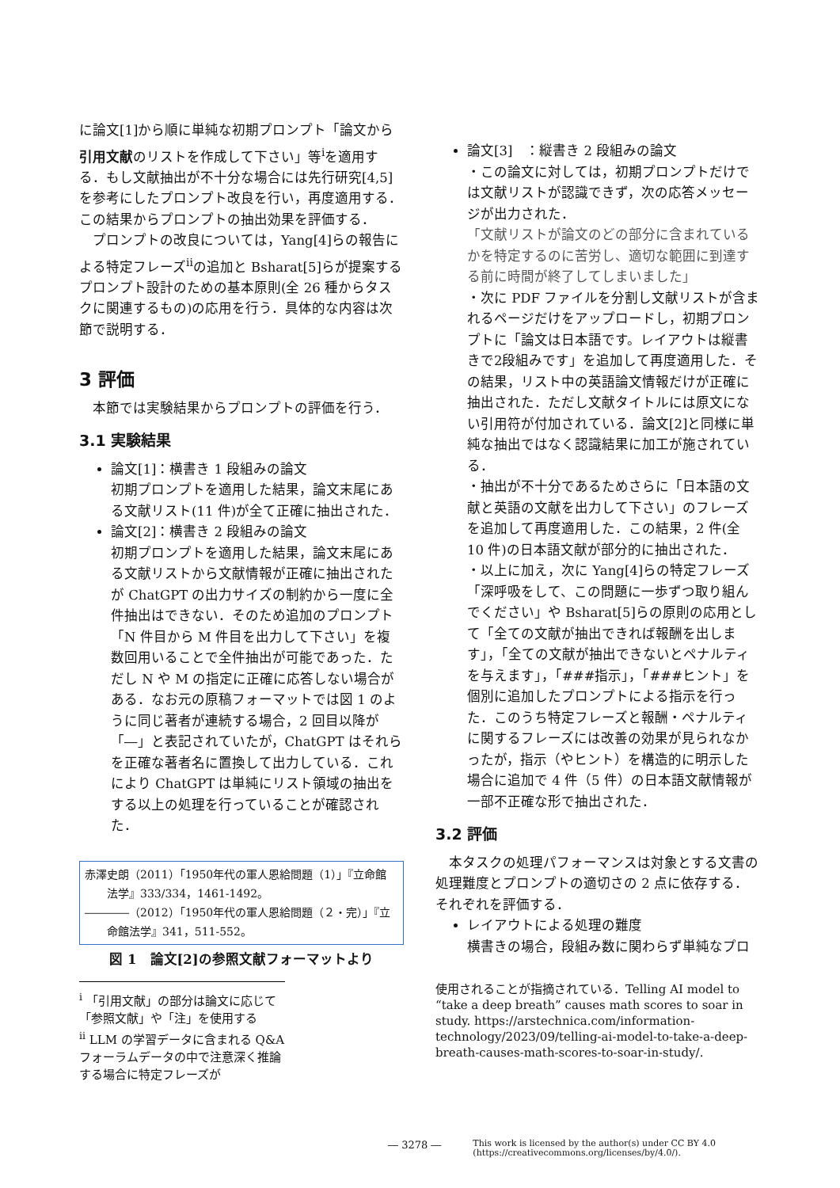に論文[1]から順に単純な初期プロンプト「論文から引用文献のリストを作成して下さい」等<sup>i</sup>を適用する．もし文献抽出が不十分な場合には先行研究[4,5]を参考にしたプロンプト改良を行い，再度適用する．この結果からプロンプトの抽出効果を評価する．
　プロンプトの改良については，Yang[4]らの報告による特定フレーズ<sup>ii</sup>の追加と Bsharat[5]らが提案するプロンプト設計のための基本原則(全 26 種からタスクに関連するもの)の応用を行う．具体的な内容は次節で説明する．
3 評価
　本節では実験結果からプロンプトの評価を行う．
3.1 実験結果
論文[1]：横書き 1 段組みの論文
初期プロンプトを適用した結果，論文末尾にある文献リスト(11 件)が全て正確に抽出された．
論文[2]：横書き 2 段組みの論文
初期プロンプトを適用した結果，論文末尾にある文献リストから文献情報が正確に抽出されたが ChatGPT の出力サイズの制約から一度に全件抽出はできない．そのため追加のプロンプト「N 件目から M 件目を出力して下さい」を複数回用いることで全件抽出が可能であった．ただし N や M の指定に正確に応答しない場合がある．なお元の原稿フォーマットでは図 1 のように同じ著者が連続する場合，2 回目以降が「―」と表記されていたが，ChatGPT はそれらを正確な著者名に置換して出力している．これにより ChatGPT は単純にリスト領域の抽出をする以上の処理を行っていることが確認された．
赤澤史朗（2011）「1950年代の軍人恩給問題（1）」『立命館
　　法学』333/334，1461-1492。
――――（2012）「1950年代の軍人恩給問題（２・完）」『立
　　命館法学』341，511-552。
図 1　論文[2]の参照文献フォーマットより
<sup>i</sup> 「引用文献」の部分は論文に応じて「参照文献」や「注」を使用する
<sup>ii</sup> LLM の学習データに含まれる Q&A フォーラムデータの中で注意深く推論する場合に特定フレーズが
論文[3]　：縦書き 2 段組みの論文
・この論文に対しては，初期プロンプトだけでは文献リストが認識できず，次の応答メッセージが出力された．
「文献リストが論文のどの部分に含まれているかを特定するのに苦労し、適切な範囲に到達する前に時間が終了してしまいました」
・次に PDF ファイルを分割し文献リストが含まれるページだけをアップロードし，初期プロンプトに「論文は日本語です。レイアウトは縦書きで2段組みです」を追加して再度適用した．その結果，リスト中の英語論文情報だけが正確に抽出された．ただし文献タイトルには原文にない引用符が付加されている．論文[2]と同様に単純な抽出ではなく認識結果に加工が施されている．
・抽出が不十分であるためさらに「日本語の文献と英語の文献を出力して下さい」のフレーズを追加して再度適用した．この結果，2 件(全 10 件)の日本語文献が部分的に抽出された．
・以上に加え，次に Yang[4]らの特定フレーズ「深呼吸をして、この問題に一歩ずつ取り組んでください」や Bsharat[5]らの原則の応用として「全ての文献が抽出できれば報酬を出します」，「全ての文献が抽出できないとペナルティを与えます」，「###指示」，「###ヒント」を個別に追加したプロンプトによる指示を行った．このうち特定フレーズと報酬・ペナルティに関するフレーズには改善の効果が見られなかったが，指示（やヒント）を構造的に明示した場合に追加で 4 件（5 件）の日本語文献情報が一部不正確な形で抽出された．
3.2 評価
　本タスクの処理パフォーマンスは対象とする文書の処理難度とプロンプトの適切さの 2 点に依存する．それぞれを評価する．
レイアウトによる処理の難度
横書きの場合，段組み数に関わらず単純なプロ
使用されることが指摘されている．Telling AI model to “take a deep breath” causes math scores to soar in study. https://arstechnica.com/information-technology/2023/09/telling-ai-model-to-take-a-deep-breath-causes-math-scores-to-soar-in-study/.
― 3278 ― This work is licensed by the author(s) under CC BY 4.0
(https://creativecommons.org/licenses/by/4.0/).